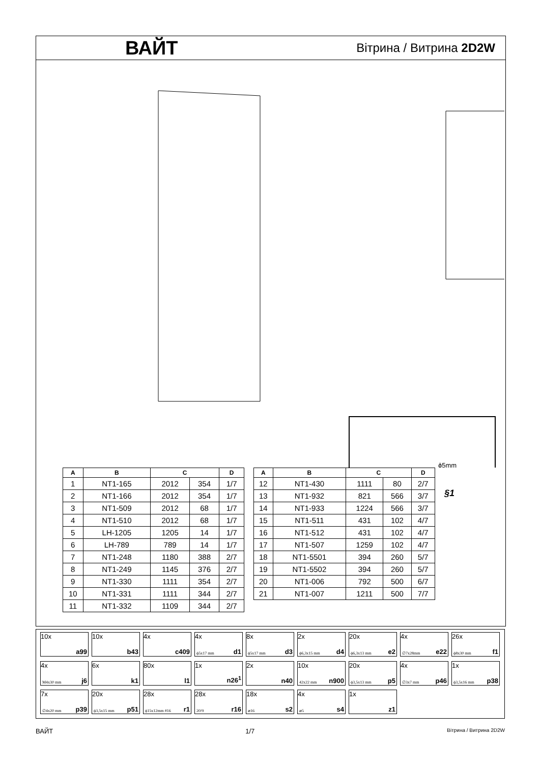ВАЙТ
Вітрина / Витрина 2D2W
ϕ5mm
| A | B | C | | D |
| --- | --- | --- | --- | --- |
| 1 | NT1-165 | 2012 | 354 | 1/7 |
| 2 | NT1-166 | 2012 | 354 | 1/7 |
| 3 | NT1-509 | 2012 | 68 | 1/7 |
| 4 | NT1-510 | 2012 | 68 | 1/7 |
| 5 | LH-1205 | 1205 | 14 | 1/7 |
| 6 | LH-789 | 789 | 14 | 1/7 |
| 7 | NT1-248 | 1180 | 388 | 2/7 |
| 8 | NT1-249 | 1145 | 376 | 2/7 |
| 9 | NT1-330 | 1111 | 354 | 2/7 |
| 10 | NT1-331 | 1111 | 344 | 2/7 |
| 11 | NT1-332 | 1109 | 344 | 2/7 |
| A | B | C | | D |
| --- | --- | --- | --- | --- |
| 12 | NT1-430 | 1111 | 80 | 2/7 |
| 13 | NT1-932 | 821 | 566 | 3/7 |
| 14 | NT1-933 | 1224 | 566 | 3/7 |
| 15 | NT1-511 | 431 | 102 | 4/7 |
| 16 | NT1-512 | 431 | 102 | 4/7 |
| 17 | NT1-507 | 1259 | 102 | 4/7 |
| 18 | NT1-5501 | 394 | 260 | 5/7 |
| 19 | NT1-5502 | 394 | 260 | 5/7 |
| 20 | NT1-006 | 792 | 500 | 6/7 |
| 21 | NT1-007 | 1211 | 500 | 7/7 |
§1
10x
a99
10x
b43
4x
c409
4x
ϕ5x17 mm d1
8x
ϕ5x17 mm d3
2x
ϕ6,3x15 mm d4
20x
ϕ6,3x13 mm e2
4x
∅7x28mm e22
26x
ϕ8x30 mm f1
4x
M4x30 mm j6
6x
k1
80x
l1
1x
n26<sup>1</sup>
2x
n40
10x
42x22 mm n900
20x
ϕ3,5x13 mm p5
4x
∅3x7 mm p46
1x
ϕ3,5x16 mm p38
7x
∅4x20 mm p39
20x
ϕ3,5x15 mm p51
28x
ϕ15x12mm #16 r1
28x
20/9 r16
18x
⌀16 s2
4x
⌀5 s4
1x
z1
ВАЙТ 1/7 Вітрина / Витрина 2D2W